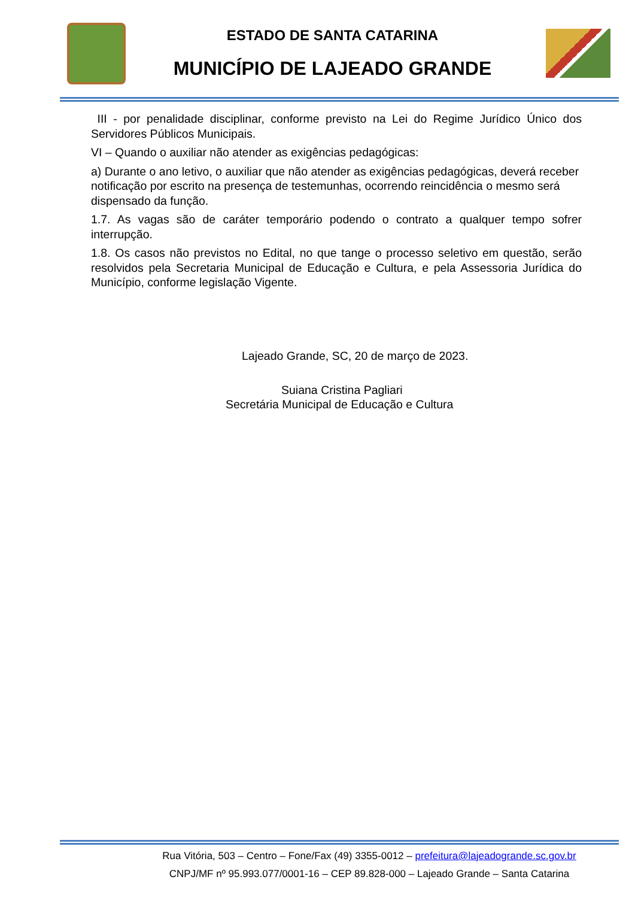ESTADO DE SANTA CATARINA
MUNICÍPIO DE LAJEADO GRANDE
III - por penalidade disciplinar, conforme previsto na Lei do Regime Jurídico Único dos Servidores Públicos Municipais.
VI – Quando o auxiliar não atender as exigências pedagógicas:
a) Durante o ano letivo, o auxiliar que não atender as exigências pedagógicas, deverá receber notificação por escrito na presença de testemunhas, ocorrendo reincidência o mesmo será dispensado da função.
1.7. As vagas são de caráter temporário podendo o contrato a qualquer tempo sofrer interrupção.
1.8. Os casos não previstos no Edital, no que tange o processo seletivo em questão, serão resolvidos pela Secretaria Municipal de Educação e Cultura, e pela Assessoria Jurídica do Município, conforme legislação Vigente.
Lajeado Grande, SC, 20 de março de 2023.
Suiana Cristina Pagliari
Secretária Municipal de Educação e Cultura
Rua Vitória, 503 – Centro – Fone/Fax (49) 3355-0012 – prefeitura@lajeadogrande.sc.gov.br
CNPJ/MF nº 95.993.077/0001-16 – CEP 89.828-000 – Lajeado Grande – Santa Catarina